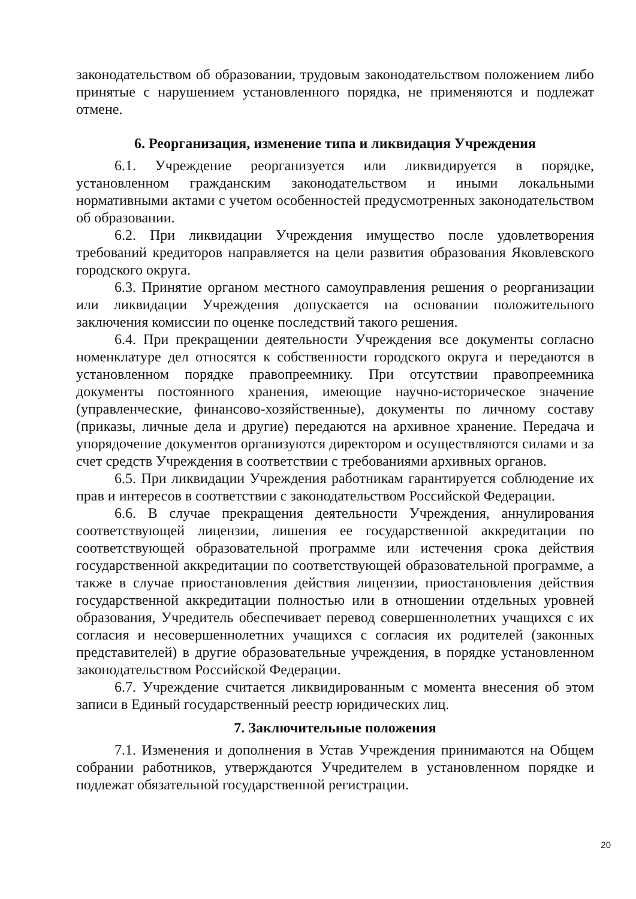законодательством об образовании, трудовым законодательством положением либо принятые с нарушением установленного порядка, не применяются и подлежат отмене.
6. Реорганизация, изменение типа и ликвидация Учреждения
6.1. Учреждение реорганизуется или ликвидируется в порядке, установленном гражданским законодательством и иными локальными нормативными актами с учетом особенностей предусмотренных законодательством об образовании.
6.2. При ликвидации Учреждения имущество после удовлетворения требований кредиторов направляется на цели развития образования Яковлевского городского округа.
6.3. Принятие органом местного самоуправления решения о реорганизации или ликвидации Учреждения допускается на основании положительного заключения комиссии по оценке последствий такого решения.
6.4. При прекращении деятельности Учреждения все документы согласно номенклатуре дел относятся к собственности городского округа и передаются в установленном порядке правопреемнику. При отсутствии правопреемника документы постоянного хранения, имеющие научно-историческое значение (управленческие, финансово-хозяйственные), документы по личному составу (приказы, личные дела и другие) передаются на архивное хранение. Передача и упорядочение документов организуются директором и осуществляются силами и за счет средств Учреждения в соответствии с требованиями архивных органов.
6.5. При ликвидации Учреждения работникам гарантируется соблюдение их прав и интересов в соответствии с законодательством Российской Федерации.
6.6. В случае прекращения деятельности Учреждения, аннулирования соответствующей лицензии, лишения ее государственной аккредитации по соответствующей образовательной программе или истечения срока действия государственной аккредитации по соответствующей образовательной программе, а также в случае приостановления действия лицензии, приостановления действия государственной аккредитации полностью или в отношении отдельных уровней образования, Учредитель обеспечивает перевод совершеннолетних учащихся с их согласия и несовершеннолетних учащихся с согласия их родителей (законных представителей) в другие образовательные учреждения, в порядке установленном законодательством Российской Федерации.
6.7. Учреждение считается ликвидированным с момента внесения об этом записи в Единый государственный реестр юридических лиц.
7. Заключительные положения
7.1. Изменения и дополнения в Устав Учреждения принимаются на Общем собрании работников, утверждаются Учредителем в установленном порядке и подлежат обязательной государственной регистрации.
20